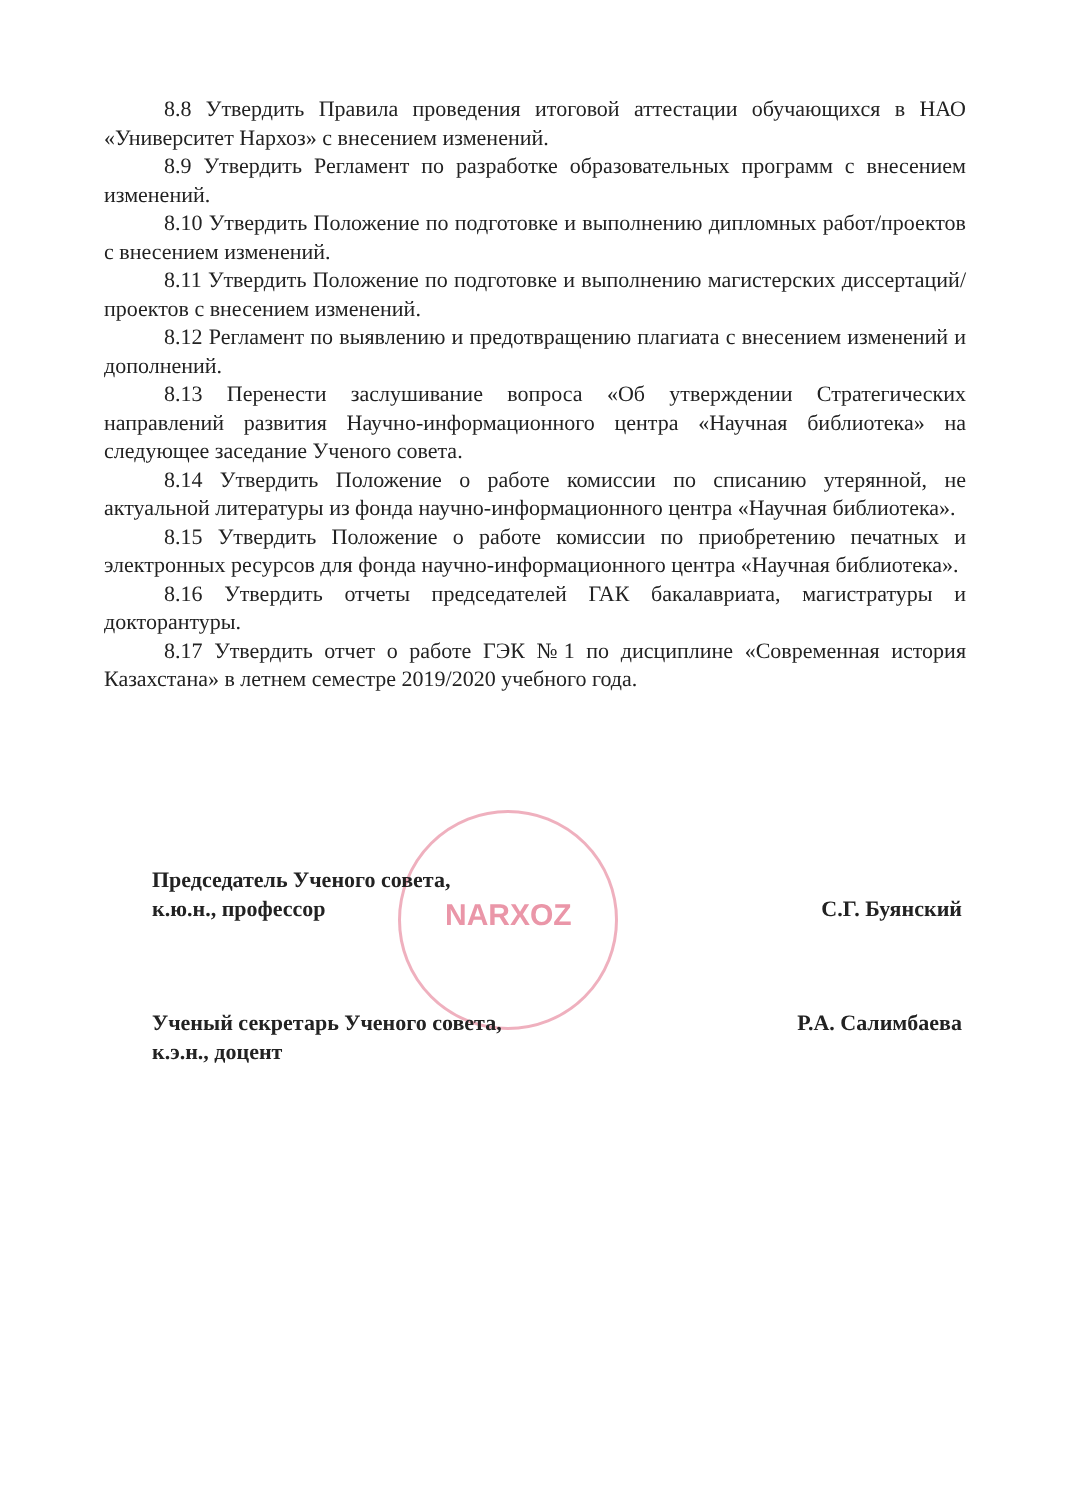8.8 Утвердить Правила проведения итоговой аттестации обучающихся в НАО «Университет Нархоз» с внесением изменений.
8.9 Утвердить Регламент по разработке образовательных программ с внесением изменений.
8.10 Утвердить Положение по подготовке и выполнению дипломных работ/проектов с внесением изменений.
8.11 Утвердить Положение по подготовке и выполнению магистерских диссертаций/проектов с внесением изменений.
8.12 Регламент по выявлению и предотвращению плагиата с внесением изменений и дополнений.
8.13 Перенести заслушивание вопроса «Об утверждении Стратегических направлений развития Научно-информационного центра «Научная библиотека» на следующее заседание Ученого совета.
8.14 Утвердить Положение о работе комиссии по списанию утерянной, не актуальной литературы из фонда научно-информационного центра «Научная библиотека».
8.15 Утвердить Положение о работе комиссии по приобретению печатных и электронных ресурсов для фонда научно-информационного центра «Научная библиотека».
8.16 Утвердить отчеты председателей ГАК бакалавриата, магистратуры и докторантуры.
8.17 Утвердить отчет о работе ГЭК №1 по дисциплине «Современная история Казахстана» в летнем семестре 2019/2020 учебного года.
NARXOZ
Председатель Ученого совета,
к.ю.н., профессор
С.Г. Буянский
Ученый секретарь Ученого совета,
к.э.н., доцент
Р.А. Салимбаева